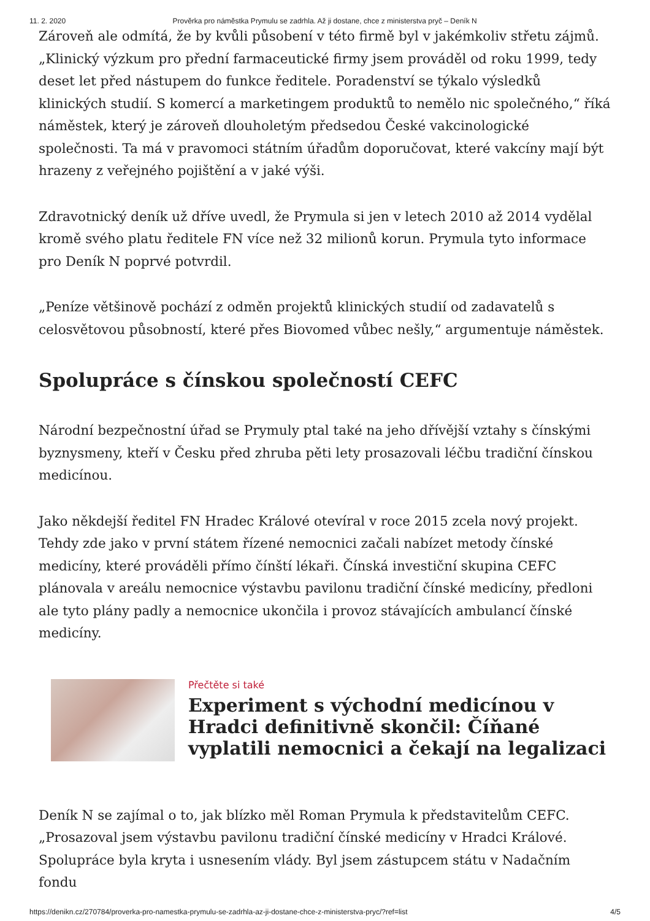11. 2. 2020 Prověrka pro náměstka Prymulu se zadrhla. Až ji dostane, chce z ministerstva pryč – Deník N
Zároveň ale odmítá, že by kvůli působení v této firmě byl v jakémkoliv střetu zájmů. „Klinický výzkum pro přední farmaceutické firmy jsem prováděl od roku 1999, tedy deset let před nástupem do funkce ředitele. Poradenství se týkalo výsledků klinických studií. S komercí a marketingem produktů to nemělo nic společného,“ říká náměstek, který je zároveň dlouholetým předsedou České vakcinologické společnosti. Ta má v pravomoci státním úřadům doporučovat, které vakcíny mají být hrazeny z veřejného pojištění a v jaké výši.
Zdravotnický deník už dříve uvedl, že Prymula si jen v letech 2010 až 2014 vydělal kromě svého platu ředitele FN více než 32 milionů korun. Prymula tyto informace pro Deník N poprvé potvrdil.
„Peníze většinově pochází z odměn projektů klinických studií od zadavatelů s celosvětovou působností, které přes Biovomed vůbec nešly,“ argumentuje náměstek.
Spolupráce s čínskou společností CEFC
Národní bezpečnostní úřad se Prymuly ptal také na jeho dřívější vztahy s čínskými byznysmeny, kteří v Česku před zhruba pěti lety prosazovali léčbu tradiční čínskou medicínou.
Jako někdejší ředitel FN Hradec Králové otevíral v roce 2015 zcela nový projekt. Tehdy zde jako v první státem řízené nemocnici začali nabízet metody čínské medicíny, které prováděli přímo čínští lékaři. Čínská investiční skupina CEFC plánovala v areálu nemocnice výstavbu pavilonu tradiční čínské medicíny, předloni ale tyto plány padly a nemocnice ukončila i provoz stávajících ambulancí čínské medicíny.
Přečtěte si také
Experiment s východní medicínou v Hradci definitivně skončil: Číňané vyplatili nemocnici a čekají na legalizaci
Deník N se zajímal o to, jak blízko měl Roman Prymula k představitelům CEFC. „Prosazoval jsem výstavbu pavilonu tradiční čínské medicíny v Hradci Králové. Spolupráce byla kryta i usnesením vlády. Byl jsem zástupcem státu v Nadačním fondu
https://denikn.cz/270784/proverka-pro-namestka-prymulu-se-zadrhla-az-ji-dostane-chce-z-ministerstva-pryc/?ref=list 4/5